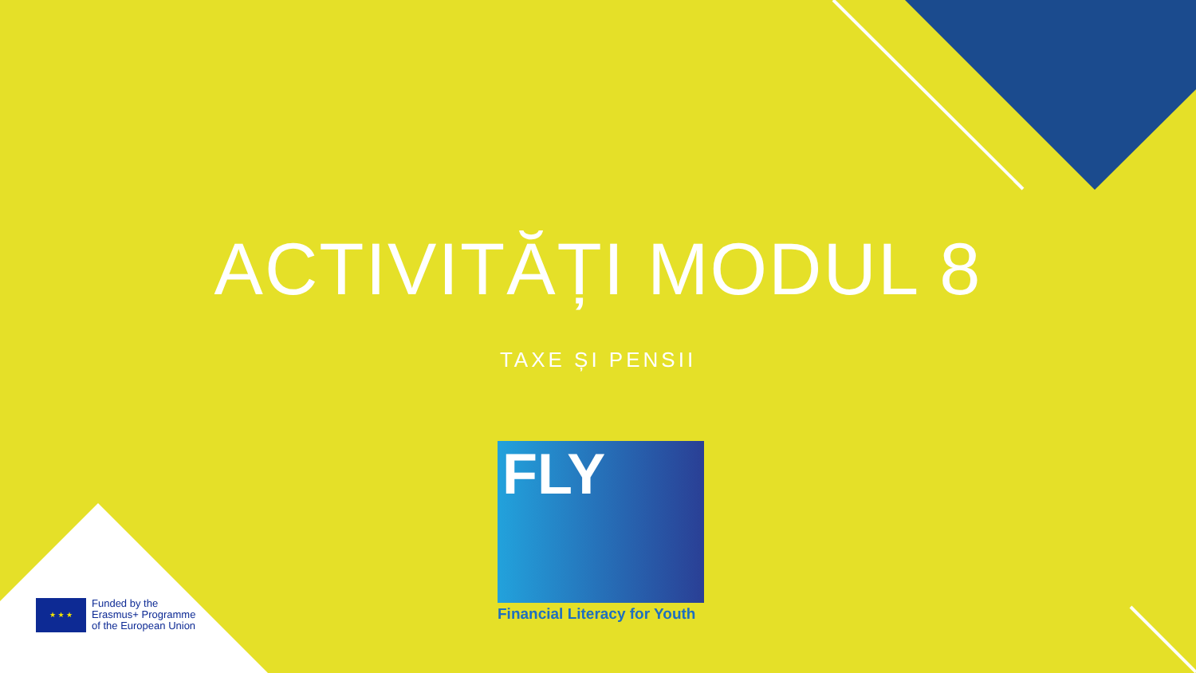ACTIVITĂȚI MODUL 8
TAXE ȘI PENSII
FLY
Financial Literacy for Youth
★ ★ ★
Funded by the
Erasmus+ Programme
of the European Union